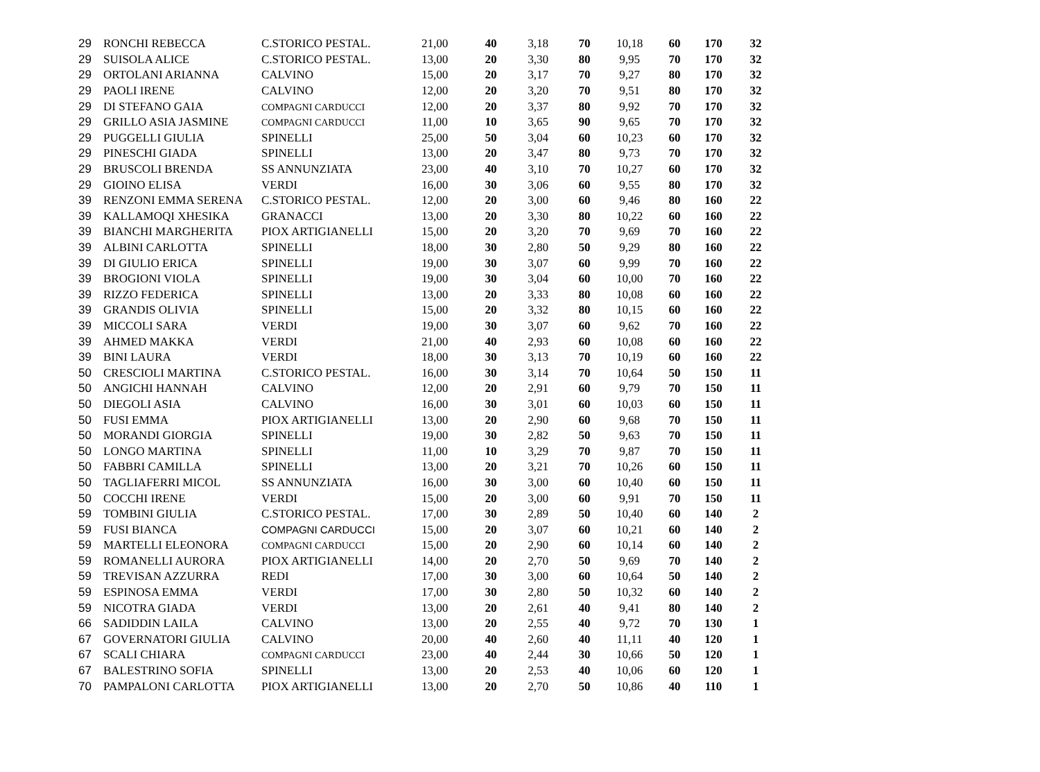| 29 | RONCHI REBECCA | C.STORICO PESTAL. | 21,00 | 40 | 3,18 | 70 | 10,18 | 60 | 170 | 32 |
| 29 | SUISOLA ALICE | C.STORICO PESTAL. | 13,00 | 20 | 3,30 | 80 | 9,95 | 70 | 170 | 32 |
| 29 | ORTOLANI ARIANNA | CALVINO | 15,00 | 20 | 3,17 | 70 | 9,27 | 80 | 170 | 32 |
| 29 | PAOLI IRENE | CALVINO | 12,00 | 20 | 3,20 | 70 | 9,51 | 80 | 170 | 32 |
| 29 | DI STEFANO GAIA | COMPAGNI CARDUCCI | 12,00 | 20 | 3,37 | 80 | 9,92 | 70 | 170 | 32 |
| 29 | GRILLO ASIA JASMINE | COMPAGNI CARDUCCI | 11,00 | 10 | 3,65 | 90 | 9,65 | 70 | 170 | 32 |
| 29 | PUGGELLI GIULIA | SPINELLI | 25,00 | 50 | 3,04 | 60 | 10,23 | 60 | 170 | 32 |
| 29 | PINESCHI GIADA | SPINELLI | 13,00 | 20 | 3,47 | 80 | 9,73 | 70 | 170 | 32 |
| 29 | BRUSCOLI BRENDA | SS ANNUNZIATA | 23,00 | 40 | 3,10 | 70 | 10,27 | 60 | 170 | 32 |
| 29 | GIOINO ELISA | VERDI | 16,00 | 30 | 3,06 | 60 | 9,55 | 80 | 170 | 32 |
| 39 | RENZONI EMMA SERENA | C.STORICO PESTAL. | 12,00 | 20 | 3,00 | 60 | 9,46 | 80 | 160 | 22 |
| 39 | KALLAMOQI XHESIKA | GRANACCI | 13,00 | 20 | 3,30 | 80 | 10,22 | 60 | 160 | 22 |
| 39 | BIANCHI MARGHERITA | PIOX ARTIGIANELLI | 15,00 | 20 | 3,20 | 70 | 9,69 | 70 | 160 | 22 |
| 39 | ALBINI CARLOTTA | SPINELLI | 18,00 | 30 | 2,80 | 50 | 9,29 | 80 | 160 | 22 |
| 39 | DI GIULIO ERICA | SPINELLI | 19,00 | 30 | 3,07 | 60 | 9,99 | 70 | 160 | 22 |
| 39 | BROGIONI VIOLA | SPINELLI | 19,00 | 30 | 3,04 | 60 | 10,00 | 70 | 160 | 22 |
| 39 | RIZZO FEDERICA | SPINELLI | 13,00 | 20 | 3,33 | 80 | 10,08 | 60 | 160 | 22 |
| 39 | GRANDIS OLIVIA | SPINELLI | 15,00 | 20 | 3,32 | 80 | 10,15 | 60 | 160 | 22 |
| 39 | MICCOLI SARA | VERDI | 19,00 | 30 | 3,07 | 60 | 9,62 | 70 | 160 | 22 |
| 39 | AHMED MAKKA | VERDI | 21,00 | 40 | 2,93 | 60 | 10,08 | 60 | 160 | 22 |
| 39 | BINI LAURA | VERDI | 18,00 | 30 | 3,13 | 70 | 10,19 | 60 | 160 | 22 |
| 50 | CRESCIOLI MARTINA | C.STORICO PESTAL. | 16,00 | 30 | 3,14 | 70 | 10,64 | 50 | 150 | 11 |
| 50 | ANGICHI HANNAH | CALVINO | 12,00 | 20 | 2,91 | 60 | 9,79 | 70 | 150 | 11 |
| 50 | DIEGOLI ASIA | CALVINO | 16,00 | 30 | 3,01 | 60 | 10,03 | 60 | 150 | 11 |
| 50 | FUSI EMMA | PIOX ARTIGIANELLI | 13,00 | 20 | 2,90 | 60 | 9,68 | 70 | 150 | 11 |
| 50 | MORANDI GIORGIA | SPINELLI | 19,00 | 30 | 2,82 | 50 | 9,63 | 70 | 150 | 11 |
| 50 | LONGO MARTINA | SPINELLI | 11,00 | 10 | 3,29 | 70 | 9,87 | 70 | 150 | 11 |
| 50 | FABBRI CAMILLA | SPINELLI | 13,00 | 20 | 3,21 | 70 | 10,26 | 60 | 150 | 11 |
| 50 | TAGLIAFERRI MICOL | SS ANNUNZIATA | 16,00 | 30 | 3,00 | 60 | 10,40 | 60 | 150 | 11 |
| 50 | COCCHI IRENE | VERDI | 15,00 | 20 | 3,00 | 60 | 9,91 | 70 | 150 | 11 |
| 59 | TOMBINI GIULIA | C.STORICO PESTAL. | 17,00 | 30 | 2,89 | 50 | 10,40 | 60 | 140 | 2 |
| 59 | FUSI BIANCA | COMPAGNI CARDUCCI | 15,00 | 20 | 3,07 | 60 | 10,21 | 60 | 140 | 2 |
| 59 | MARTELLI ELEONORA | COMPAGNI CARDUCCI | 15,00 | 20 | 2,90 | 60 | 10,14 | 60 | 140 | 2 |
| 59 | ROMANELLI AURORA | PIOX ARTIGIANELLI | 14,00 | 20 | 2,70 | 50 | 9,69 | 70 | 140 | 2 |
| 59 | TREVISAN AZZURRA | REDI | 17,00 | 30 | 3,00 | 60 | 10,64 | 50 | 140 | 2 |
| 59 | ESPINOSA EMMA | VERDI | 17,00 | 30 | 2,80 | 50 | 10,32 | 60 | 140 | 2 |
| 59 | NICOTRA GIADA | VERDI | 13,00 | 20 | 2,61 | 40 | 9,41 | 80 | 140 | 2 |
| 66 | SADIDDIN LAILA | CALVINO | 13,00 | 20 | 2,55 | 40 | 9,72 | 70 | 130 | 1 |
| 67 | GOVERNATORI GIULIA | CALVINO | 20,00 | 40 | 2,60 | 40 | 11,11 | 40 | 120 | 1 |
| 67 | SCALI CHIARA | COMPAGNI CARDUCCI | 23,00 | 40 | 2,44 | 30 | 10,66 | 50 | 120 | 1 |
| 67 | BALESTRINO SOFIA | SPINELLI | 13,00 | 20 | 2,53 | 40 | 10,06 | 60 | 120 | 1 |
| 70 | PAMPALONI CARLOTTA | PIOX ARTIGIANELLI | 13,00 | 20 | 2,70 | 50 | 10,86 | 40 | 110 | 1 |